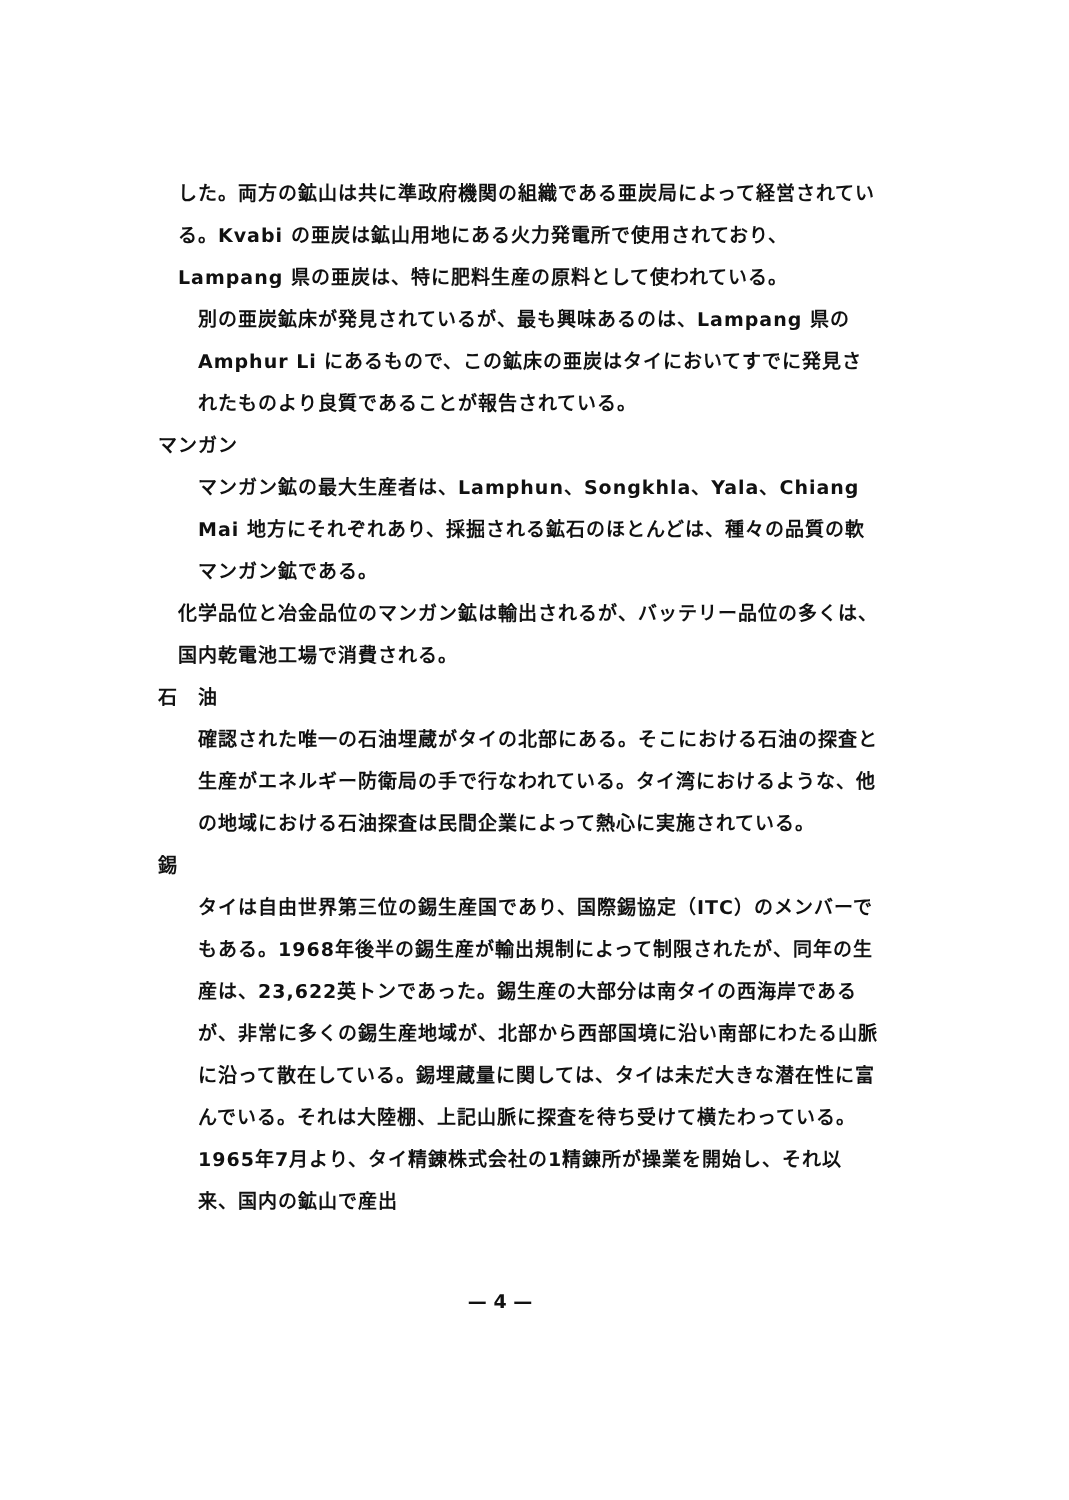した。両方の鉱山は共に準政府機関の組織である亜炭局によって経営されている。Kvabi の亜炭は鉱山用地にある火力発電所で使用されており、Lampang 県の亜炭は、特に肥料生産の原料として使われている。
別の亜炭鉱床が発見されているが、最も興味あるのは、Lampang 県のAmphur Li にあるもので、この鉱床の亜炭はタイにおいてすでに発見されたものより良質であることが報告されている。
マンガン
マンガン鉱の最大生産者は、Lamphun、Songkhla、Yala、Chiang Mai 地方にそれぞれあり、採掘される鉱石のほとんどは、種々の品質の軟マンガン鉱である。
化学品位と冶金品位のマンガン鉱は輸出されるが、バッテリー品位の多くは、国内乾電池工場で消費される。
石　油
確認された唯一の石油埋蔵がタイの北部にある。そこにおける石油の探査と生産がエネルギー防衛局の手で行なわれている。タイ湾におけるような、他の地域における石油探査は民間企業によって熱心に実施されている。
錫
タイは自由世界第三位の錫生産国であり、国際錫協定（ITC）のメンバーでもある。1968年後半の錫生産が輸出規制によって制限されたが、同年の生産は、23,622英トンであった。錫生産の大部分は南タイの西海岸であるが、非常に多くの錫生産地域が、北部から西部国境に沿い南部にわたる山脈に沿って散在している。錫埋蔵量に関しては、タイは未だ大きな潜在性に富んでいる。それは大陸棚、上記山脈に探査を待ち受けて横たわっている。1965年7月より、タイ精錬株式会社の1精錬所が操業を開始し、それ以来、国内の鉱山で産出
— 4 —